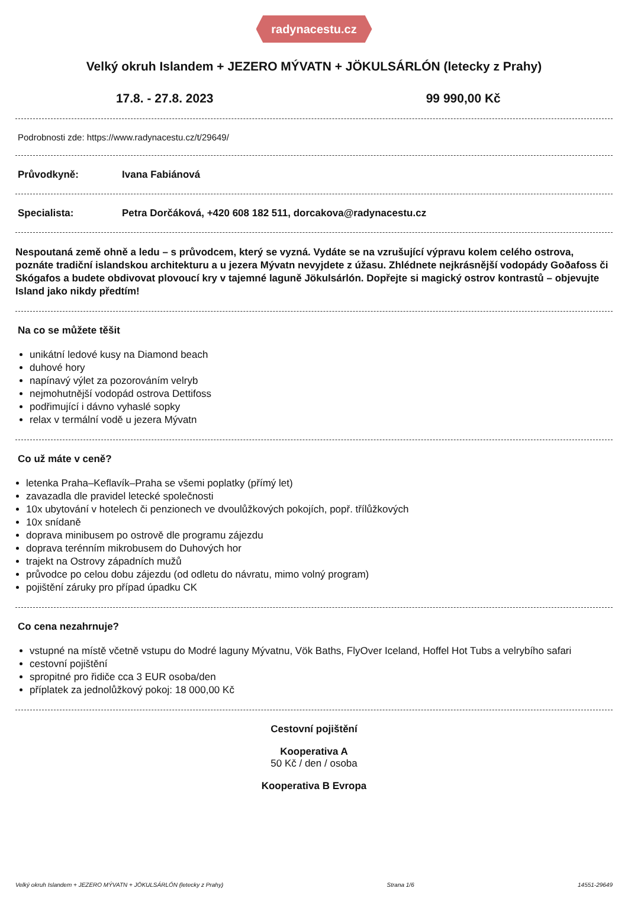radynacestu.cz
Velký okruh Islandem + JEZERO MÝVATN + JÖKULSÁRLÓN (letecky z Prahy)
17.8. - 27.8. 2023 99 990,00 Kč
Podrobnosti zde: https://www.radynacestu.cz/t/29649/
Průvodkyně: Ivana Fabiánová
Specialista: Petra Dorčáková, +420 608 182 511, dorcakova@radynacestu.cz
Nespoutaná země ohně a ledu – s průvodcem, který se vyzná. Vydáte se na vzrušující výpravu kolem celého ostrova, poznáte tradiční islandskou architekturu a u jezera Mývatn nevyjdete z úžasu. Zhlédnete nejkrásnější vodopády Goðafoss či Skógafos a budete obdivovat plovoucí kry v tajemné laguně Jökulsárlón. Dopřejte si magický ostrov kontrastů – objevujte Island jako nikdy předtím!
Na co se můžete těšit
unikátní ledové kusy na Diamond beach
duhové hory
napínavý výlet za pozorováním velryb
nejmohutnější vodopád ostrova Dettifoss
podřimující i dávno vyhaslé sopky
relax v termální vodě u jezera Mývatn
Co už máte v ceně?
letenka Praha–Keflavík–Praha se všemi poplatky (přímý let)
zavazadla dle pravidel letecké společnosti
10x ubytování v hotelech či penzionech ve dvoulůžkových pokojích, popř. třílůžkových
10x snídaně
doprava minibusem po ostrově dle programu zájezdu
doprava terénním mikrobusem do Duhových hor
trajekt na Ostrovy západních mužů
průvodce po celou dobu zájezdu (od odletu do návratu, mimo volný program)
pojištění záruky pro případ úpadku CK
Co cena nezahrnuje?
vstupné na místě včetně vstupu do Modré laguny Mývatnu, Vök Baths, FlyOver Iceland, Hoffel Hot Tubs a velrybího safari
cestovní pojištění
spropitné pro řidiče cca 3 EUR osoba/den
příplatek za jednolůžkový pokoj: 18 000,00 Kč
Cestovní pojištění
Kooperativa A
50 Kč / den / osoba
Kooperativa B Evropa
Velký okruh Islandem + JEZERO MÝVATN + JÖKULSÁRLÓN (letecky z Prahy) Strana 1/6 14551-29649